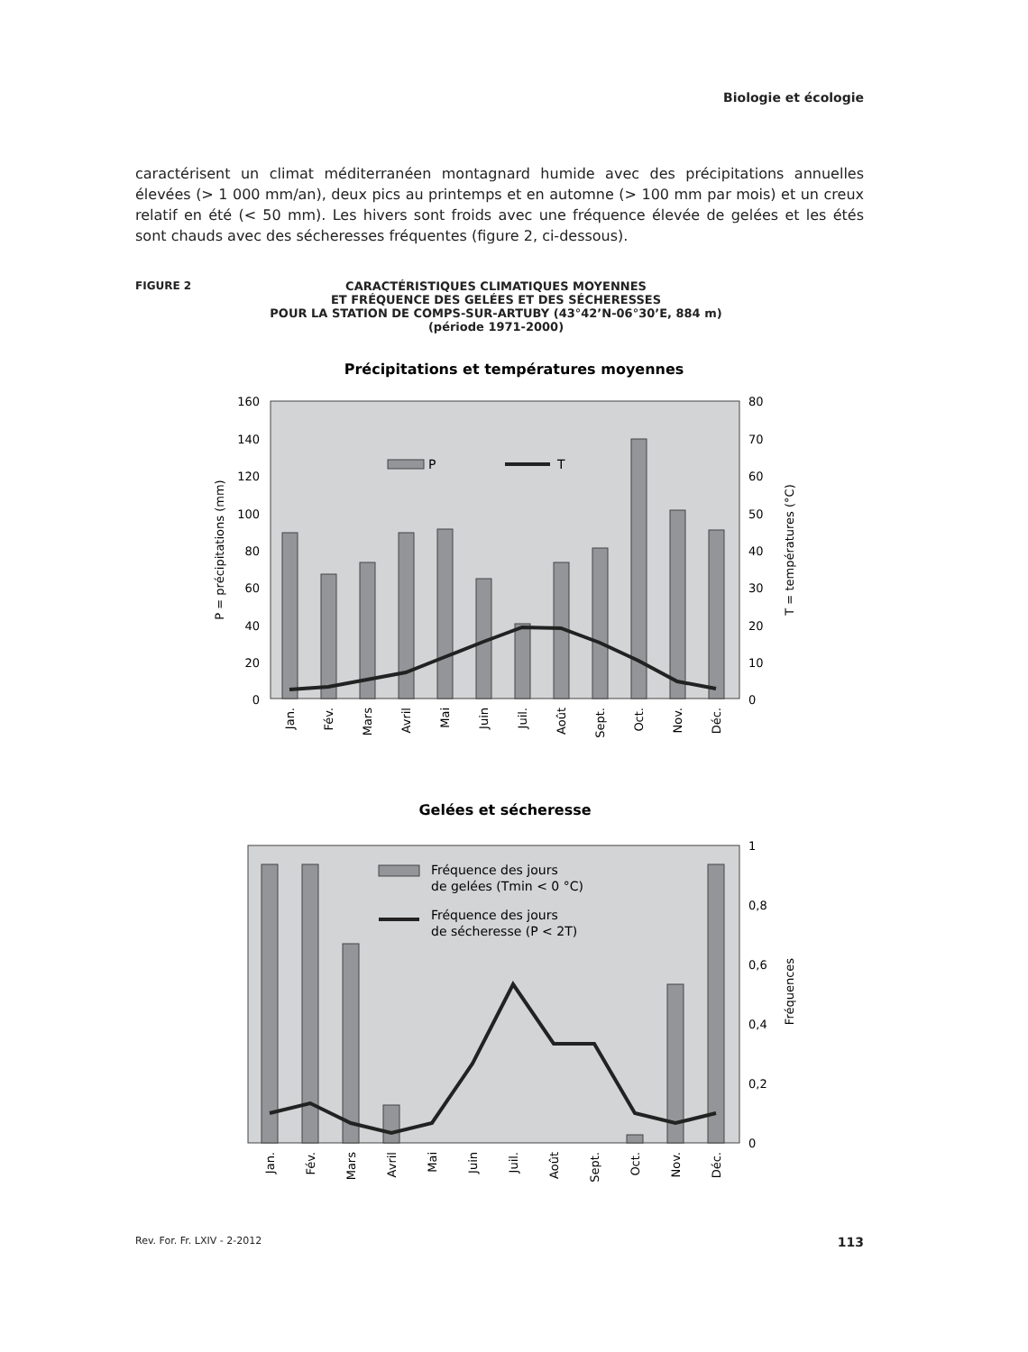Biologie et écologie
caractérisent un climat méditerranéen montagnard humide avec des précipitations annuelles élevées (> 1 000 mm/an), deux pics au printemps et en automne (> 100 mm par mois) et un creux relatif en été (< 50 mm). Les hivers sont froids avec une fréquence élevée de gelées et les étés sont chauds avec des sécheresses fréquentes (figure 2, ci-dessous).
FIGURE 2
CARACTÉRISTIQUES CLIMATIQUES MOYENNES
ET FRÉQUENCE DES GELÉES ET DES SÉCHERESSES
POUR LA STATION DE COMPS-SUR-ARTUBY (43°42’N-06°30’E, 884 m)
(période 1971-2000)
Précipitations et températures moyennes
P
T
160
140
120
100
80
60
40
20
0
80
70
60
50
40
30
20
10
0
P = précipitations (mm)
T = températures (°C)
Jan.
Fév.
Mars
Avril
Mai
Juin
Juil.
Août
Sept.
Oct.
Nov.
Déc.
Gelées et sécheresse
Fréquence des jours
de gelées (Tmin < 0 °C)
Fréquence des jours
de sécheresse (P < 2T)
1
0,8
0,6
0,4
0,2
0
Fréquences
Jan.
Fév.
Mars
Avril
Mai
Juin
Juil.
Août
Sept.
Oct.
Nov.
Déc.
Rev. For. Fr. LXIV - 2-2012 113